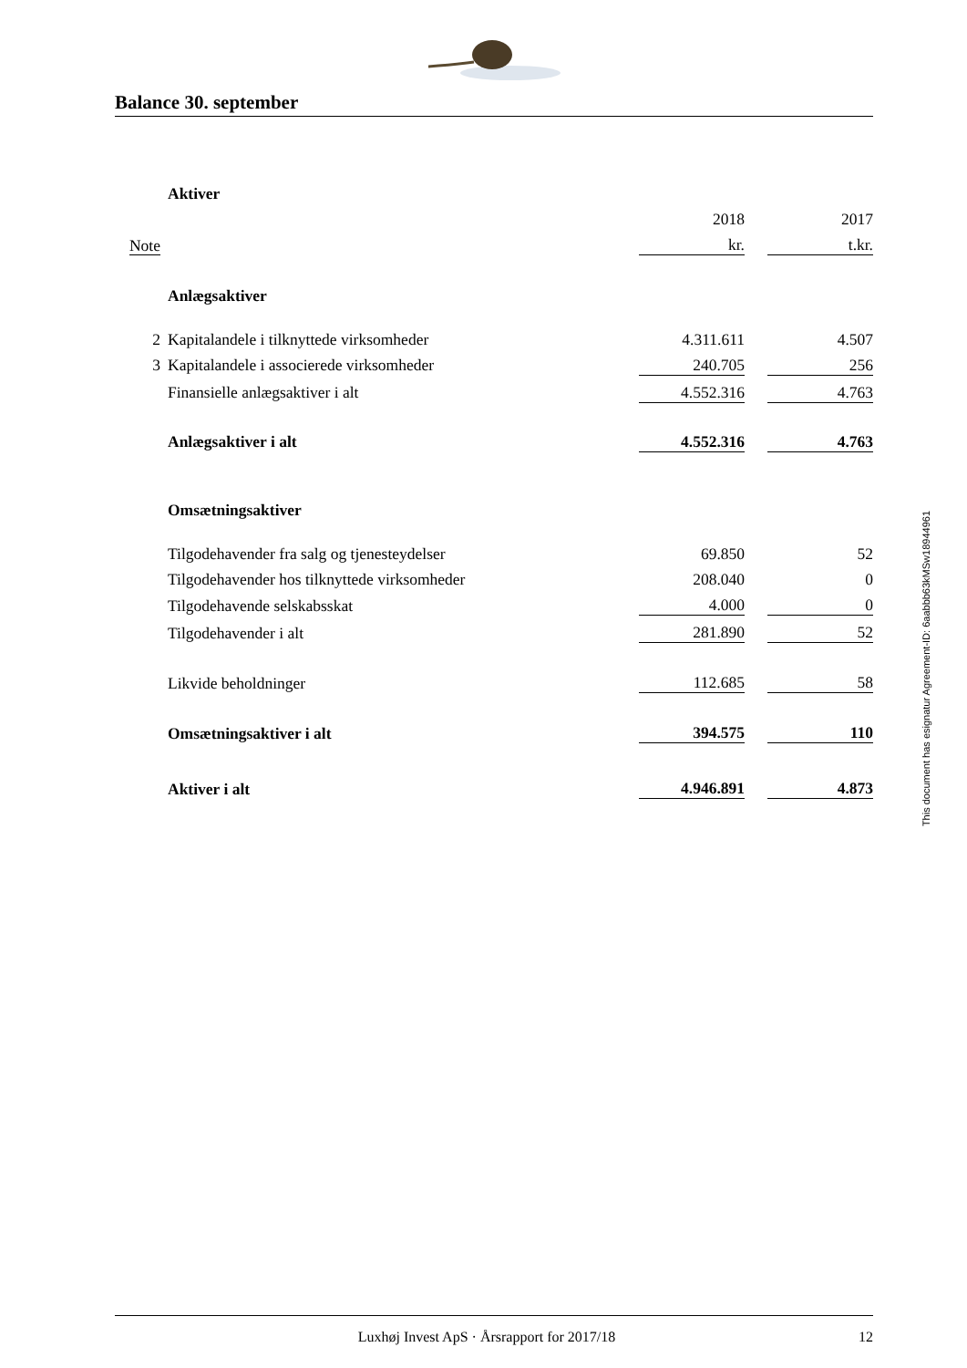Balance 30. september
| | Aktiver | | | |
| | | 2018 | | 2017 |
| Note | | kr. | | t.kr. |
| | Anlægsaktiver | | | |
| 2 | Kapitalandele i tilknyttede virksomheder | 4.311.611 | | 4.507 |
| 3 | Kapitalandele i associerede virksomheder | 240.705 | | 256 |
| | Finansielle anlægsaktiver i alt | 4.552.316 | | 4.763 |
| | Anlægsaktiver i alt | 4.552.316 | | 4.763 |
| | Omsætningsaktiver | | | |
| | Tilgodehavender fra salg og tjenesteydelser | 69.850 | | 52 |
| | Tilgodehavender hos tilknyttede virksomheder | 208.040 | | 0 |
| | Tilgodehavende selskabsskat | 4.000 | | 0 |
| | Tilgodehavender i alt | 281.890 | | 52 |
| | Likvide beholdninger | 112.685 | | 58 |
| | Omsætningsaktiver i alt | 394.575 | | 110 |
| | Aktiver i alt | 4.946.891 | | 4.873 |
This document has esignatur Agreement-ID: 6aabbb63kMSw18944961
Luxhøj Invest ApS · Årsrapport for 2017/18 12